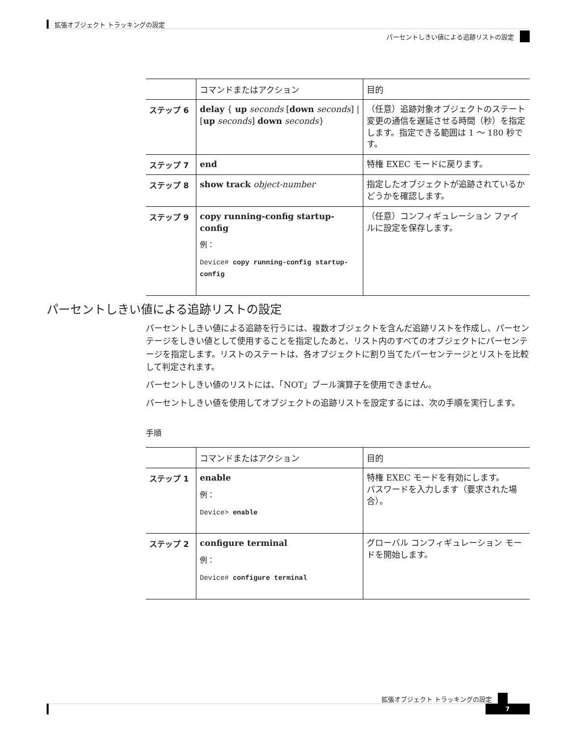拡張オブジェクト トラッキングの設定
パーセントしきい値による追跡リストの設定
| | コマンドまたはアクション | 目的 |
| --- | --- | --- |
| ステップ 6 | delay { up seconds [ down seconds ] / [ up seconds ] down seconds } | （任意）追跡対象オブジェクトのステート変更の通信を遅延させる時間（秒）を指定します。指定できる範囲は 1 ～ 180 秒です。 |
| ステップ 7 | end | 特権 EXEC モードに戻ります。 |
| ステップ 8 | show track object-number | 指定したオブジェクトが追跡されているかどうかを確認します。 |
| ステップ 9 | copy running-config startup-config 例： Device# copy running-config startup-config | （任意）コンフィギュレーション ファイルに設定を保存します。 |
パーセントしきい値による追跡リストの設定
パーセントしきい値による追跡を行うには、複数オブジェクトを含んだ追跡リストを作成し、パーセンテージをしきい値として使用することを指定したあと、リスト内のすべてのオブジェクトにパーセンテージを指定します。リストのステートは、各オブジェクトに割り当てたパーセンテージとリストを比較して判定されます。
パーセントしきい値のリストには、「NOT」ブール演算子を使用できません。
パーセントしきい値を使用してオブジェクトの追跡リストを設定するには、次の手順を実行します。
手順
| | コマンドまたはアクション | 目的 |
| --- | --- | --- |
| ステップ 1 | enable 例： Device> enable | 特権 EXEC モードを有効にします。 パスワードを入力します（要求された場合）。 |
| ステップ 2 | configure terminal 例： Device# configure terminal | グローバル コンフィギュレーション モードを開始します。 |
拡張オブジェクト トラッキングの設定
7